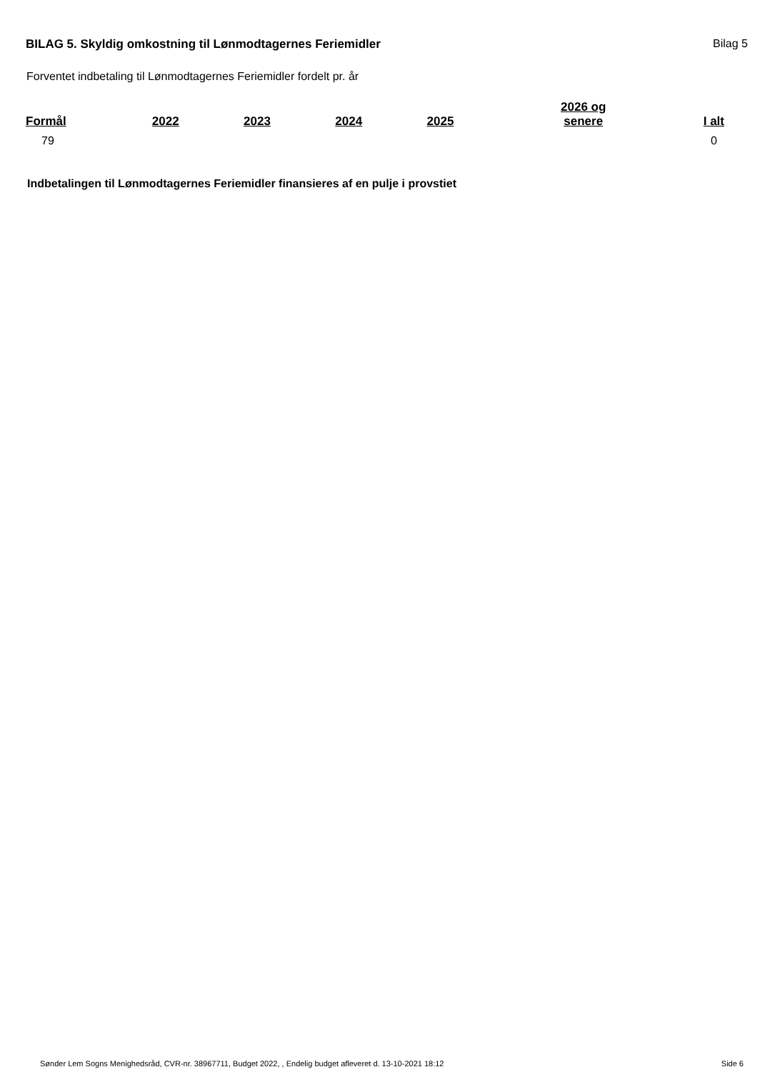BILAG 5. Skyldig omkostning til Lønmodtagernes Feriemidler
Bilag 5
Forventet indbetaling til Lønmodtagernes Feriemidler fordelt pr. år
| Formål | 2022 | 2023 | 2024 | 2025 | 2026 og senere | I alt |
| --- | --- | --- | --- | --- | --- | --- |
| 79 | | | | | | 0 |
Indbetalingen til Lønmodtagernes Feriemidler finansieres af en pulje i provstiet
Sønder Lem Sogns Menighedsråd, CVR-nr. 38967711, Budget 2022, , Endelig budget afleveret d. 13-10-2021 18:12 Side 6